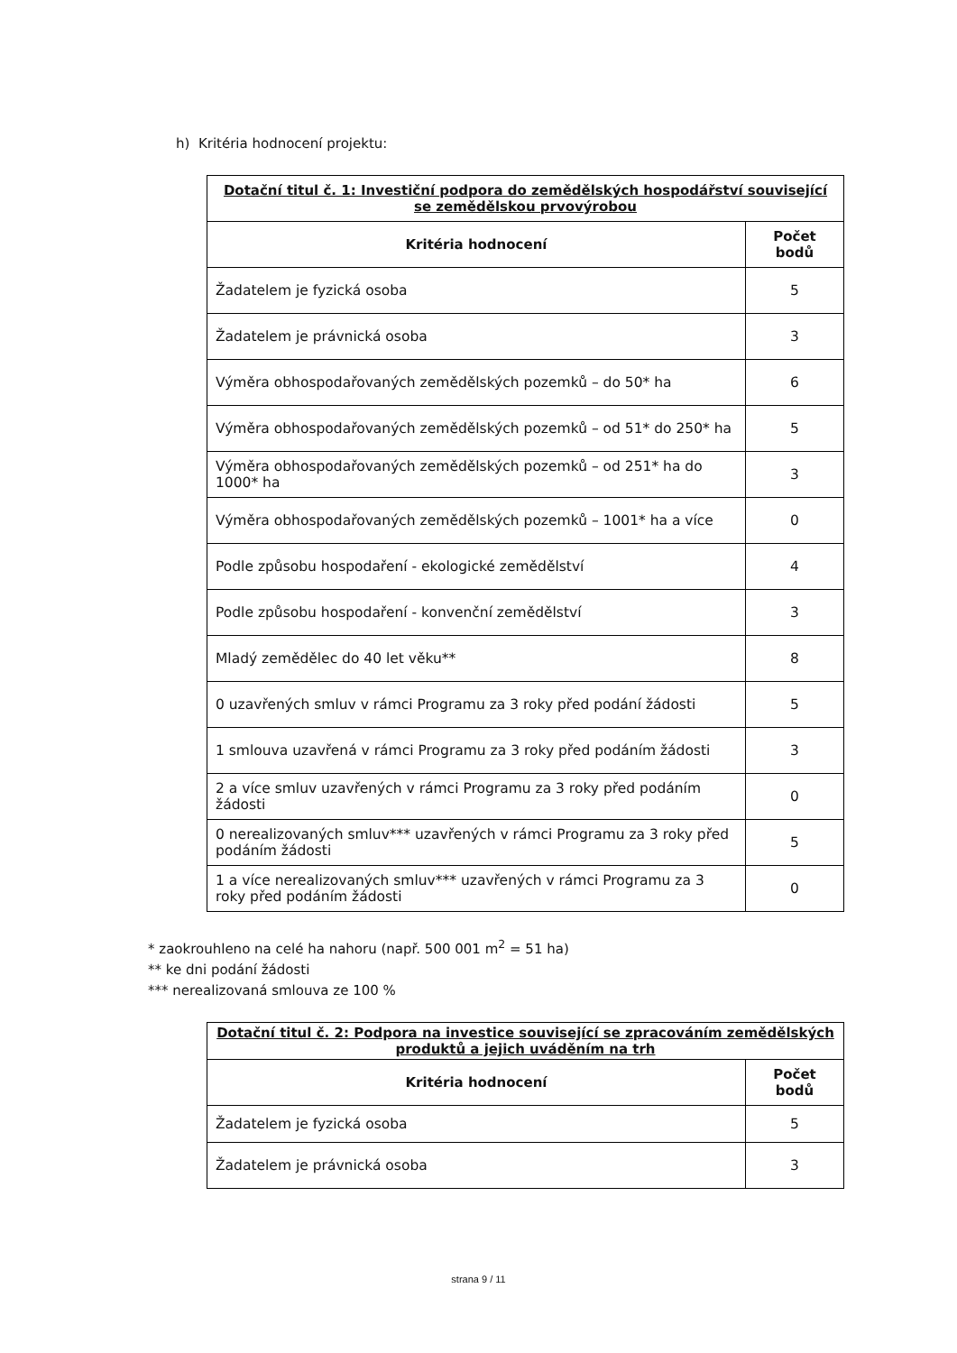h) Kritéria hodnocení projektu:
| Dotační titul č. 1: Investiční podpora do zemědělských hospodářství související se zemědělskou prvovýrobou | |
| Kritéria hodnocení | Počet bodů |
| Žadatelem je fyzická osoba | 5 |
| Žadatelem je právnická osoba | 3 |
| Výměra obhospodařovaných zemědělských pozemků – do 50* ha | 6 |
| Výměra obhospodařovaných zemědělských pozemků – od 51* do 250* ha | 5 |
| Výměra obhospodařovaných zemědělských pozemků – od 251* ha do 1000* ha | 3 |
| Výměra obhospodařovaných zemědělských pozemků – 1001* ha a více | 0 |
| Podle způsobu hospodaření - ekologické zemědělství | 4 |
| Podle způsobu hospodaření - konvenční zemědělství | 3 |
| Mladý zemědělec do 40 let věku** | 8 |
| 0 uzavřených smluv v rámci Programu za 3 roky před podání žádosti | 5 |
| 1 smlouva uzavřená v rámci Programu za 3 roky před podáním žádosti | 3 |
| 2 a více smluv uzavřených v rámci Programu za 3 roky před podáním žádosti | 0 |
| 0 nerealizovaných smluv*** uzavřených v rámci Programu za 3 roky před podáním žádosti | 5 |
| 1 a více nerealizovaných smluv*** uzavřených v rámci Programu za 3 roky před podáním žádosti | 0 |
* zaokrouhleno na celé ha nahoru (např. 500 001 m<sup>2</sup> = 51 ha)
** ke dni podání žádosti
*** nerealizovaná smlouva ze 100 %
| Dotační titul č. 2: Podpora na investice související se zpracováním zemědělských produktů a jejich uváděním na trh | |
| Kritéria hodnocení | Počet bodů |
| Žadatelem je fyzická osoba | 5 |
| Žadatelem je právnická osoba | 3 |
strana 9 / 11